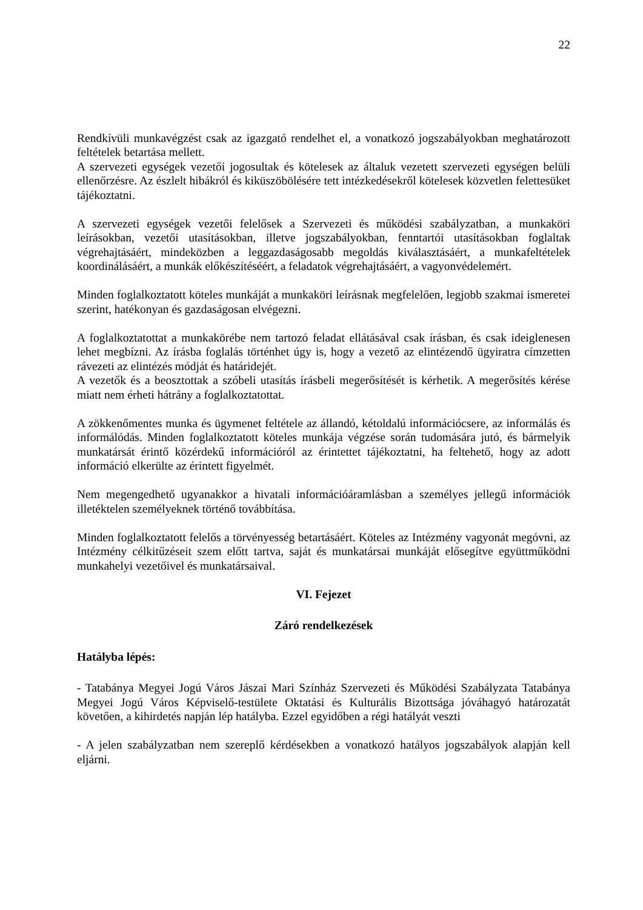22
Rendkívüli munkavégzést csak az igazgató rendelhet el, a vonatkozó jogszabályokban meghatározott feltételek betartása mellett.
A szervezeti egységek vezetői jogosultak és kötelesek az általuk vezetett szervezeti egységen belüli ellenőrzésre. Az észlelt hibákról és kiküszöbölésére tett intézkedésekről kötelesek közvetlen felettesüket tájékoztatni.
A szervezeti egységek vezetői felelősek a Szervezeti és működési szabályzatban, a munkaköri leírásokban, vezetői utasításokban, illetve jogszabályokban, fenntartói utasításokban foglaltak végrehajtásáért, mindeközben a leggazdaságosabb megoldás kiválasztásáért, a munkafeltételek koordinálásáért, a munkák előkészítéséért, a feladatok végrehajtásáért, a vagyonvédelemért.
Minden foglalkoztatott köteles munkáját a munkaköri leírásnak megfelelően, legjobb szakmai ismeretei szerint, hatékonyan és gazdaságosan elvégezni.
A foglalkoztatottat a munkakörébe nem tartozó feladat ellátásával csak írásban, és csak ideiglenesen lehet megbízni. Az írásba foglalás történhet úgy is, hogy a vezető az elintézendő ügyiratra címzetten rávezeti az elintézés módját és határidejét.
A vezetők és a beosztottak a szóbeli utasítás írásbeli megerősítését is kérhetik. A megerősítés kérése miatt nem érheti hátrány a foglalkoztatottat.
A zökkenőmentes munka és ügymenet feltétele az állandó, kétoldalú információcsere, az informálás és informálódás. Minden foglalkoztatott köteles munkája végzése során tudomására jutó, és bármelyik munkatársát érintő közérdekű információról az érintettet tájékoztatni, ha feltehető, hogy az adott információ elkerülte az érintett figyelmét.
Nem megengedhető ugyanakkor a hivatali információáramlásban a személyes jellegű információk illetéktelen személyeknek történő továbbítása.
Minden foglalkoztatott felelős a törvényesség betartásáért. Köteles az Intézmény vagyonát megóvni, az Intézmény célkitűzéseit szem előtt tartva, saját és munkatársai munkáját elősegítve együttműködni munkahelyi vezetőivel és munkatársaival.
VI. Fejezet
Záró rendelkezések
Hatályba lépés:
- Tatabánya Megyei Jogú Város Jászai Mari Színház Szervezeti és Működési Szabályzata Tatabánya Megyei Jogú Város Képviselő-testülete Oktatási és Kulturális Bizottsága jóváhagyó határozatát követően, a kihirdetés napján lép hatályba. Ezzel egyidőben a régi hatályát veszti
- A jelen szabályzatban nem szereplő kérdésekben a vonatkozó hatályos jogszabályok alapján kell eljárni.